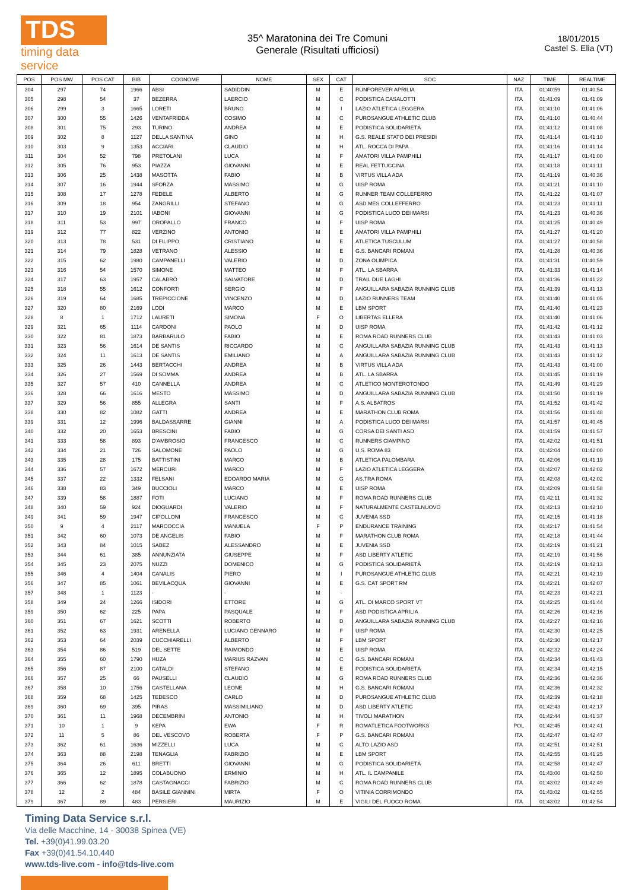TDS
timing data service
35^ Maratonina dei Tre Comuni
Generale (Risultati ufficiosi)
18/01/2015
Castel S. Elia (VT)
| POS | POS MW | POS CAT | BIB | COGNOME | NOME | SEX | CAT | SOC | NAZ | TIME | REALTIME |
| --- | --- | --- | --- | --- | --- | --- | --- | --- | --- | --- | --- |
| 304 | 297 | 74 | 1966 | ABSI | SADIDDIN | M | E | RUNFOREVER APRILIA | ITA | 01:40:59 | 01:40:54 |
| 305 | 298 | 54 | 37 | BEZERRA | LAERCIO | M | C | PODISTICA CASALOTTI | ITA | 01:41:09 | 01:41:09 |
| 306 | 299 | 3 | 1665 | LORETI | BRUNO | M | I | LAZIO ATLETICA LEGGERA | ITA | 01:41:10 | 01:41:06 |
| 307 | 300 | 55 | 1426 | VENTAFRIDDA | COSIMO | M | C | PUROSANGUE ATHLETIC CLUB | ITA | 01:41:10 | 01:40:44 |
| 308 | 301 | 75 | 293 | TURINO | ANDREA | M | E | PODISTICA SOLIDARIETÀ | ITA | 01:41:12 | 01:41:08 |
| 309 | 302 | 8 | 1127 | DELLA SANTINA | GINO | M | H | G.S. REALE STATO DEI PRESIDI | ITA | 01:41:14 | 01:41:10 |
| 310 | 303 | 9 | 1353 | ACCIARI | CLAUDIO | M | H | ATL. ROCCA DI PAPA | ITA | 01:41:16 | 01:41:14 |
| 311 | 304 | 52 | 798 | PRETOLANI | LUCA | M | F | AMATORI VILLA PAMPHILI | ITA | 01:41:17 | 01:41:00 |
| 312 | 305 | 76 | 953 | PIAZZA | GIOVANNI | M | E | REAL FETTUCCINA | ITA | 01:41:18 | 01:41:11 |
| 313 | 306 | 25 | 1438 | MASOTTA | FABIO | M | B | VIRTUS VILLA ADA | ITA | 01:41:19 | 01:40:36 |
| 314 | 307 | 16 | 1944 | SFORZA | MASSIMO | M | G | UISP ROMA | ITA | 01:41:21 | 01:41:10 |
| 315 | 308 | 17 | 1278 | FEDELE | ALBERTO | M | G | RUNNER TEAM COLLEFERRO | ITA | 01:41:22 | 01:41:07 |
| 316 | 309 | 18 | 954 | ZANGRILLI | STEFANO | M | G | ASD MES COLLEFFERRO | ITA | 01:41:23 | 01:41:11 |
| 317 | 310 | 19 | 2101 | IABONI | GIOVANNI | M | G | PODISTICA LUCO DEI MARSI | ITA | 01:41:23 | 01:40:36 |
| 318 | 311 | 53 | 997 | OROPALLO | FRANCO | M | F | UISP ROMA | ITA | 01:41:25 | 01:40:49 |
| 319 | 312 | 77 | 822 | VERZINO | ANTONIO | M | E | AMATORI VILLA PAMPHILI | ITA | 01:41:27 | 01:41:20 |
| 320 | 313 | 78 | 531 | DI FILIPPO | CRISTIANO | M | E | ATLETICA TUSCULUM | ITA | 01:41:27 | 01:40:58 |
| 321 | 314 | 79 | 1828 | VETRANO | ALESSIO | M | E | G.S. BANCARI ROMANI | ITA | 01:41:28 | 01:40:36 |
| 322 | 315 | 62 | 1980 | CAMPANELLI | VALERIO | M | D | ZONA OLIMPICA | ITA | 01:41:31 | 01:40:59 |
| 323 | 316 | 54 | 1570 | SIMONE | MATTEO | M | F | ATL. LA SBARRA | ITA | 01:41:33 | 01:41:14 |
| 324 | 317 | 63 | 1957 | CALABRÒ | SALVATORE | M | D | TRAIL DUE LAGHI | ITA | 01:41:36 | 01:41:22 |
| 325 | 318 | 55 | 1612 | CONFORTI | SERGIO | M | F | ANGUILLARA SABAZIA RUNNING CLUB | ITA | 01:41:39 | 01:41:13 |
| 326 | 319 | 64 | 1685 | TREPICCIONE | VINCENZO | M | D | LAZIO RUNNERS TEAM | ITA | 01:41:40 | 01:41:05 |
| 327 | 320 | 80 | 2169 | LODI | MARCO | M | E | LBM SPORT | ITA | 01:41:40 | 01:41:23 |
| 328 | 8 | 1 | 1712 | LAURETI | SIMONA | F | O | LIBERTAS ELLERA | ITA | 01:41:40 | 01:41:06 |
| 329 | 321 | 65 | 1114 | CARDONI | PAOLO | M | D | UISP ROMA | ITA | 01:41:42 | 01:41:12 |
| 330 | 322 | 81 | 1873 | BARBARULO | FABIO | M | E | ROMA ROAD RUNNERS CLUB | ITA | 01:41:43 | 01:41:03 |
| 331 | 323 | 56 | 1614 | DE SANTIS | RICCARDO | M | C | ANGUILLARA SABAZIA RUNNING CLUB | ITA | 01:41:43 | 01:41:13 |
| 332 | 324 | 11 | 1613 | DE SANTIS | EMILIANO | M | A | ANGUILLARA SABAZIA RUNNING CLUB | ITA | 01:41:43 | 01:41:12 |
| 333 | 325 | 26 | 1443 | BERTACCHI | ANDREA | M | B | VIRTUS VILLA ADA | ITA | 01:41:43 | 01:41:00 |
| 334 | 326 | 27 | 1569 | DI SOMMA | ANDREA | M | B | ATL. LA SBARRA | ITA | 01:41:45 | 01:41:19 |
| 335 | 327 | 57 | 410 | CANNELLA | ANDREA | M | C | ATLETICO MONTEROTONDO | ITA | 01:41:49 | 01:41:29 |
| 336 | 328 | 66 | 1616 | MESTO | MASSIMO | M | D | ANGUILLARA SABAZIA RUNNING CLUB | ITA | 01:41:50 | 01:41:19 |
| 337 | 329 | 56 | 855 | ALLEGRA | SANTI | M | F | A.S. ALBATROS | ITA | 01:41:52 | 01:41:42 |
| 338 | 330 | 82 | 1082 | GATTI | ANDREA | M | E | MARATHON CLUB ROMA | ITA | 01:41:56 | 01:41:48 |
| 339 | 331 | 12 | 1996 | BALDASSARRE | GIANNI | M | A | PODISTICA LUCO DEI MARSI | ITA | 01:41:57 | 01:40:45 |
| 340 | 332 | 20 | 1653 | BRESCINI | FABIO | M | G | CORSA DEI SANTI ASD | ITA | 01:41:59 | 01:41:57 |
| 341 | 333 | 58 | 893 | D'AMBROSIO | FRANCESCO | M | C | RUNNERS CIAMPINO | ITA | 01:42:02 | 01:41:51 |
| 342 | 334 | 21 | 726 | SALOMONE | PAOLO | M | G | U.S. ROMA 83 | ITA | 01:42:04 | 01:42:00 |
| 343 | 335 | 28 | 175 | BATTISTINI | MARCO | M | B | ATLETICA PALOMBARA | ITA | 01:42:06 | 01:41:19 |
| 344 | 336 | 57 | 1672 | MERCURI | MARCO | M | F | LAZIO ATLETICA LEGGERA | ITA | 01:42:07 | 01:42:02 |
| 345 | 337 | 22 | 1332 | FELSANI | EDOARDO MARIA | M | G | AS.TRA ROMA | ITA | 01:42:08 | 01:42:02 |
| 346 | 338 | 83 | 349 | BUCCIOLI | MARCO | M | E | UISP ROMA | ITA | 01:42:09 | 01:41:58 |
| 347 | 339 | 58 | 1887 | FOTI | LUCIANO | M | F | ROMA ROAD RUNNERS CLUB | ITA | 01:42:11 | 01:41:32 |
| 348 | 340 | 59 | 924 | DIOGUARDI | VALERIO | M | F | NATURALMENTE CASTELNUOVO | ITA | 01:42:13 | 01:42:10 |
| 349 | 341 | 59 | 1947 | CIPOLLONI | FRANCESCO | M | C | JUVENIA SSD | ITA | 01:42:15 | 01:41:18 |
| 350 | 9 | 4 | 2117 | MARCOCCIA | MANUELA | F | P | ENDURANCE TRAINING | ITA | 01:42:17 | 01:41:54 |
| 351 | 342 | 60 | 1073 | DE ANGELIS | FABIO | M | F | MARATHON CLUB ROMA | ITA | 01:42:18 | 01:41:44 |
| 352 | 343 | 84 | 1015 | SABEZ | ALESSANDRO | M | E | JUVENIA SSD | ITA | 01:42:19 | 01:41:21 |
| 353 | 344 | 61 | 385 | ANNUNZIATA | GIUSEPPE | M | F | ASD LIBERTY ATLETIC | ITA | 01:42:19 | 01:41:56 |
| 354 | 345 | 23 | 2075 | NUZZI | DOMENICO | M | G | PODISTICA SOLIDARIETÀ | ITA | 01:42:19 | 01:42:13 |
| 355 | 346 | 4 | 1404 | CANALIS | PIERO | M | I | PUROSANGUE ATHLETIC CLUB | ITA | 01:42:21 | 01:42:19 |
| 356 | 347 | 85 | 1061 | BEVILACQUA | GIOVANNI | M | E | G.S. CAT SPORT RM | ITA | 01:42:21 | 01:42:07 |
| 357 | 348 | 1 | 1123 | - | - | M | - | | ITA | 01:42:23 | 01:42:21 |
| 358 | 349 | 24 | 1266 | ISIDORI | ETTORE | M | G | ATL. DI MARCO SPORT VT | ITA | 01:42:25 | 01:41:44 |
| 359 | 350 | 62 | 225 | PAPA | PASQUALE | M | F | ASD PODISTICA APRILIA | ITA | 01:42:26 | 01:42:16 |
| 360 | 351 | 67 | 1621 | SCOTTI | ROBERTO | M | D | ANGUILLARA SABAZIA RUNNING CLUB | ITA | 01:42:27 | 01:42:16 |
| 361 | 352 | 63 | 1931 | ARENELLA | LUCIANO GENNARO | M | F | UISP ROMA | ITA | 01:42:30 | 01:42:25 |
| 362 | 353 | 64 | 2039 | CUCCHIARELLI | ALBERTO | M | F | LBM SPORT | ITA | 01:42:30 | 01:42:17 |
| 363 | 354 | 86 | 519 | DEL SETTE | RAIMONDO | M | E | UISP ROMA | ITA | 01:42:32 | 01:42:24 |
| 364 | 355 | 60 | 1790 | HUZA | MARIUS RAZVAN | M | C | G.S. BANCARI ROMANI | ITA | 01:42:34 | 01:41:43 |
| 365 | 356 | 87 | 2100 | CATALDI | STEFANO | M | E | PODISTICA SOLIDARIETÀ | ITA | 01:42:34 | 01:42:15 |
| 366 | 357 | 25 | 66 | PAUSELLI | CLAUDIO | M | G | ROMA ROAD RUNNERS CLUB | ITA | 01:42:36 | 01:42:36 |
| 367 | 358 | 10 | 1756 | CASTELLANA | LEONE | M | H | G.S. BANCARI ROMANI | ITA | 01:42:36 | 01:42:32 |
| 368 | 359 | 68 | 1425 | TEDESCO | CARLO | M | D | PUROSANGUE ATHLETIC CLUB | ITA | 01:42:39 | 01:42:18 |
| 369 | 360 | 69 | 395 | PIRAS | MASSIMILIANO | M | D | ASD LIBERTY ATLETIC | ITA | 01:42:43 | 01:42:17 |
| 370 | 361 | 11 | 1968 | DECEMBRINI | ANTONIO | M | H | TIVOLI MARATHON | ITA | 01:42:44 | 01:41:37 |
| 371 | 10 | 1 | 9 | KEPA | EWA | F | R | ROMATLETICA FOOTWORKS | POL | 01:42:45 | 01:42:41 |
| 372 | 11 | 5 | 86 | DEL VESCOVO | ROBERTA | F | P | G.S. BANCARI ROMANI | ITA | 01:42:47 | 01:42:47 |
| 373 | 362 | 61 | 1636 | MIZZELLI | LUCA | M | C | ALTO LAZIO ASD | ITA | 01:42:51 | 01:42:51 |
| 374 | 363 | 88 | 2198 | TENAGLIA | FABRIZIO | M | E | LBM SPORT | ITA | 01:42:55 | 01:41:25 |
| 375 | 364 | 26 | 611 | BRETTI | GIOVANNI | M | G | PODISTICA SOLIDARIETÀ | ITA | 01:42:58 | 01:42:47 |
| 376 | 365 | 12 | 1895 | COLABUONO | ERMINIO | M | H | ATL. IL CAMPANILE | ITA | 01:43:00 | 01:42:50 |
| 377 | 366 | 62 | 1878 | CASTAGNACCI | FABRIZIO | M | C | ROMA ROAD RUNNERS CLUB | ITA | 01:43:02 | 01:42:49 |
| 378 | 12 | 2 | 484 | BASILE GIANNINI | MIRTA | F | O | VITINIA CORRIMONDO | ITA | 01:43:02 | 01:42:55 |
| 379 | 367 | 89 | 483 | PERSIERI | MAURIZIO | M | E | VIGILI DEL FUOCO ROMA | ITA | 01:43:02 | 01:42:54 |
Timing Data Service s.r.l.
Via delle Macchine, 14 - 30038 Spinea (VE)
Tel. +39(0)41.99.03.20
Fax +39(0)41.54.10.440
www.tds-live.com - info@tds-live.com